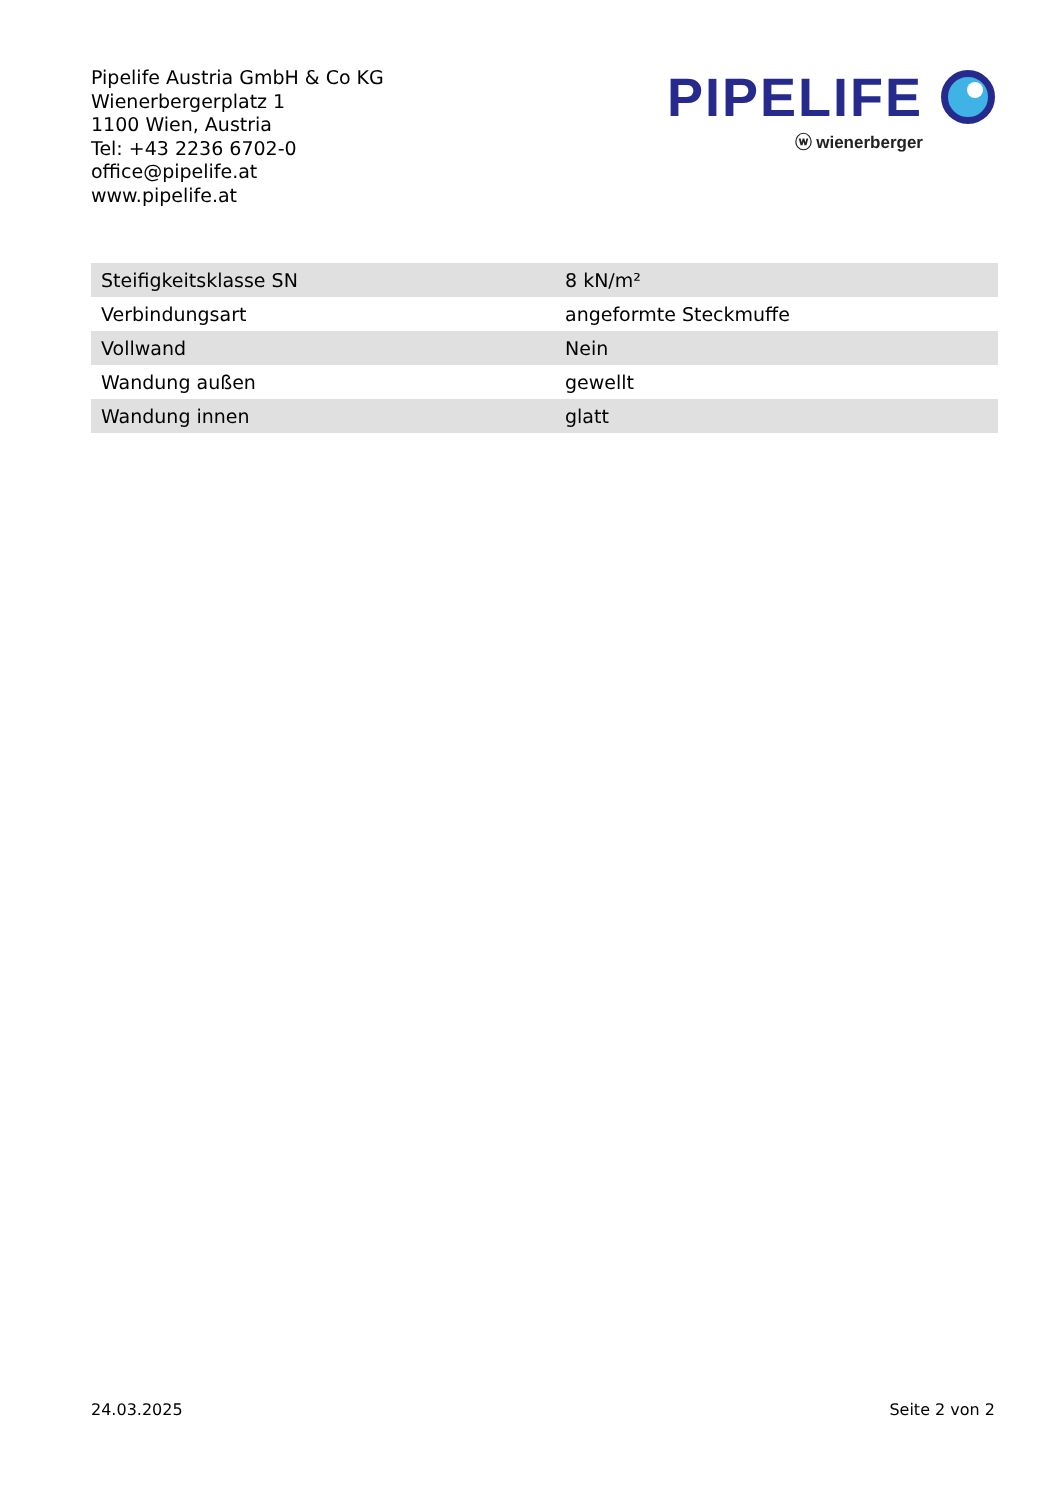Pipelife Austria GmbH & Co KG
Wienerbergerplatz 1
1100 Wien, Austria
Tel: +43 2236 6702-0
office@pipelife.at
www.pipelife.at
PIPELIFE
ⓦ wienerberger
| Steifigkeitsklasse SN | 8 kN/m² |
| Verbindungsart | angeformte Steckmuffe |
| Vollwand | Nein |
| Wandung außen | gewellt |
| Wandung innen | glatt |
24.03.2025 Seite 2 von 2